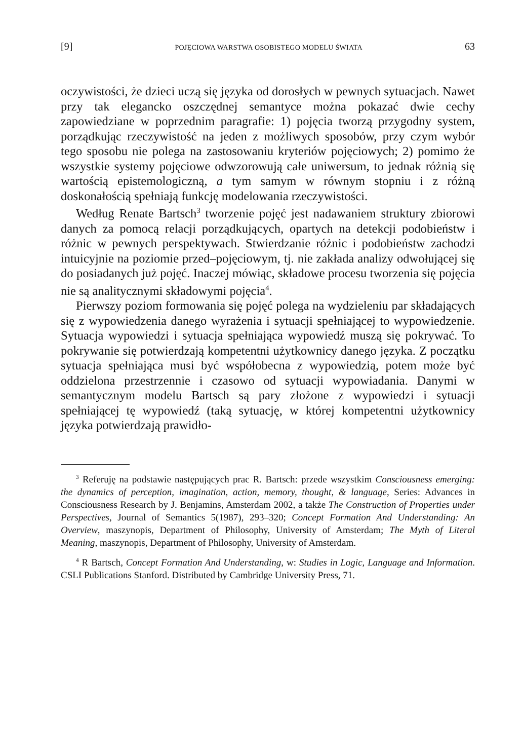[9] POJĘCIOWA WARSTWA OSOBISTEGO MODELU ŚWIATA 63
oczywistości, że dzieci uczą się języka od dorosłych w pewnych sytuacjach. Nawet przy tak elegancko oszczędnej semantyce można pokazać dwie cechy zapowiedziane w poprzednim paragrafie: 1) pojęcia tworzą przygodny system, porządkując rzeczywistość na jeden z możliwych sposobów, przy czym wybór tego sposobu nie polega na zastosowaniu kryteriów pojęciowych; 2) pomimo że wszystkie systemy pojęciowe odwzorowują całe uniwersum, to jednak różnią się wartością epistemologiczną, a tym samym w równym stopniu i z różną doskonałością spełniają funkcję modelowania rzeczywistości.
Według Renate Bartsch<sup>3</sup> tworzenie pojęć jest nadawaniem struktury zbiorowi danych za pomocą relacji porządkujących, opartych na detekcji podobieństw i różnic w pewnych perspektywach. Stwierdzanie różnic i podobieństw zachodzi intuicyjnie na poziomie przed–pojęciowym, tj. nie zakłada analizy odwołującej się do posiadanych już pojęć. Inaczej mówiąc, składowe procesu tworzenia się pojęcia nie są analitycznymi składowymi pojęcia<sup>4</sup>.
Pierwszy poziom formowania się pojęć polega na wydzieleniu par składających się z wypowiedzenia danego wyrażenia i sytuacji spełniającej to wypowiedzenie. Sytuacja wypowiedzi i sytuacja spełniająca wypowiedź muszą się pokrywać. To pokrywanie się potwierdzają kompetentni użytkownicy danego języka. Z początku sytuacja spełniająca musi być współobecna z wypowiedzią, potem może być oddzielona przestrzennie i czasowo od sytuacji wypowiadania. Danymi w semantycznym modelu Bartsch są pary złożone z wypowiedzi i sytuacji spełniającej tę wypowiedź (taką sytuację, w której kompetentni użytkownicy języka potwierdzają prawidło-
<sup>3</sup> Referuję na podstawie następujących prac R. Bartsch: przede wszystkim Consciousness emerging: the dynamics of perception, imagination, action, memory, thought, & language, Series: Advances in Consciousness Research by J. Benjamins, Amsterdam 2002, a także The Construction of Properties under Perspectives, Journal of Semantics 5(1987), 293–320; Concept Formation And Understanding: An Overview, maszynopis, Department of Philosophy, University of Amsterdam; The Myth of Literal Meaning, maszynopis, Department of Philosophy, University of Amsterdam.
<sup>4</sup> R Bartsch, Concept Formation And Understanding, w: Studies in Logic, Language and Information. CSLI Publications Stanford. Distributed by Cambridge University Press, 71.